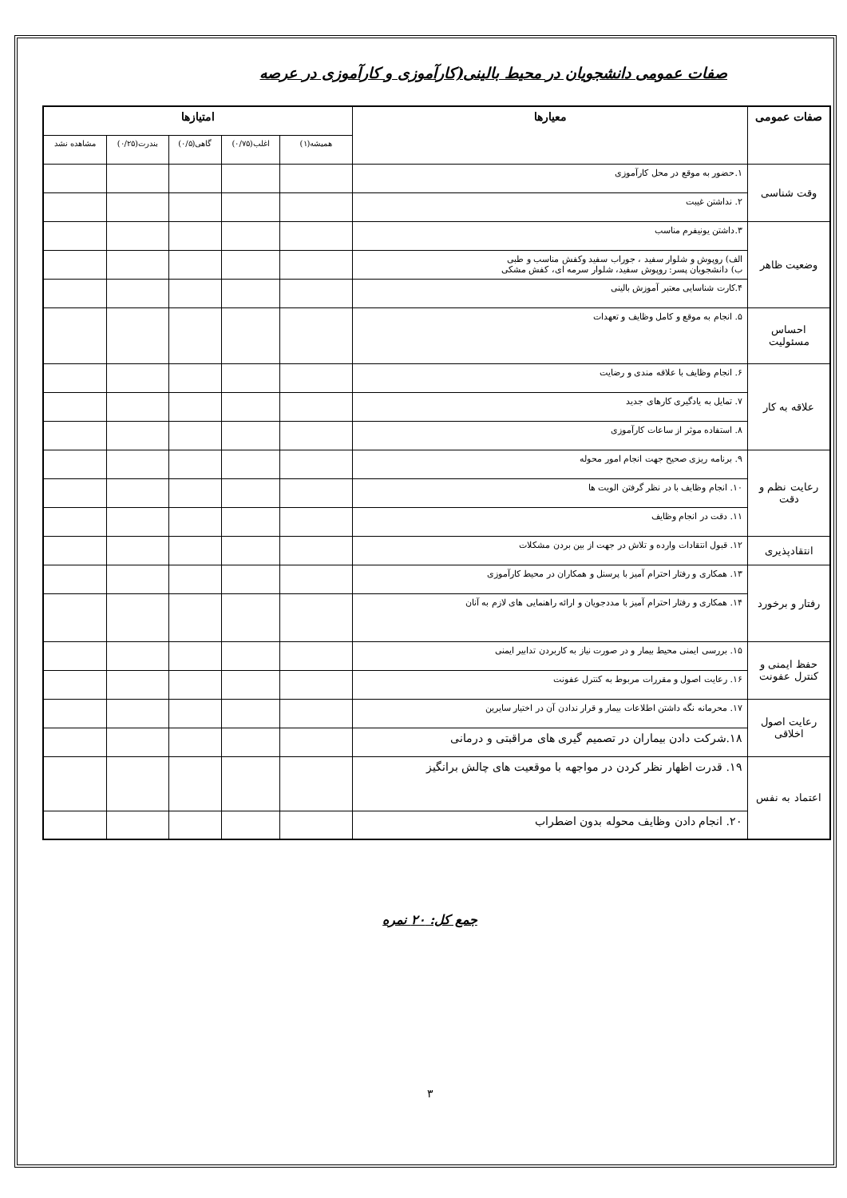صفات عمومی دانشجویان در محیط بالینی(کارآموزی و کارآموزی در عرصه
| صفات عمومی | معیارها | امتیازها | | | | |
| --- | --- | --- | --- | --- | --- | --- |
| | | همیشه(۱) | اغلب(۰/۷۵) | گاهی(۰/۵) | بندرت(۰/۲۵) | مشاهده نشد |
| وقت شناسی | ۱.حضور به موقع در محل کارآموزی | | | | | |
| | ۲. نداشتن غیبت | | | | | |
| وضعیت ظاهر | ۳.داشتن یونیفرم مناسب | | | | | |
| | الف) روپوش و شلوار سفید ، جوراب سفید وکفش مناسب و طبی ب) دانشجویان پسر: روپوش سفید، شلوار سرمه ای، کفش مشکی | | | | | |
| | ۴.کارت شناسایی معتبر آموزش بالینی | | | | | |
| احساس مسئولیت | ۵. انجام به موقع و کامل وظایف و تعهدات | | | | | |
| علاقه به کار | ۶. انجام وظایف با علاقه مندی و رضایت | | | | | |
| | ۷. تمایل به یادگیری کارهای جدید | | | | | |
| | ۸. استفاده موثر از ساعات کارآموزی | | | | | |
| رعایت نظم و دقت | ۹. برنامه ریزی صحیح جهت انجام امور محوله | | | | | |
| | ۱۰. انجام وظایف با در نظر گرفتن الویت ها | | | | | |
| | ۱۱. دقت در انجام وظایف | | | | | |
| انتقادپذیری | ۱۲. قبول انتقادات وارده و تلاش در جهت از بین بردن مشکلات | | | | | |
| رفتار و برخورد | ۱۳. همکاری و رفتار احترام آمیز با پرسنل و همکاران در محیط کارآموزی | | | | | |
| | ۱۴. همکاری و رفتار احترام آمیز با مددجویان و ارائه راهنمایی های لازم به آنان | | | | | |
| حفظ ایمنی و کنترل عفونت | ۱۵. بررسی ایمنی محیط بیمار و در صورت نیاز به کاربردن تدابیر ایمنی | | | | | |
| | ۱۶. رعایت اصول و مقررات مربوط به کنترل عفونت | | | | | |
| رعایت اصول اخلاقی | ۱۷. محرمانه نگه داشتن اطلاعات بیمار و قرار ندادن آن در اختیار سایرین | | | | | |
| | ۱۸.شرکت دادن بیماران در تصمیم گیری های مراقبتی و درمانی | | | | | |
| اعتماد به نفس | ۱۹. قدرت اظهار نظر کردن در مواجهه با موقعیت های چالش برانگیز | | | | | |
| | ۲۰. انجام دادن وظایف محوله بدون اضطراب | | | | | |
جمع کل: ۲۰ نمره
۳